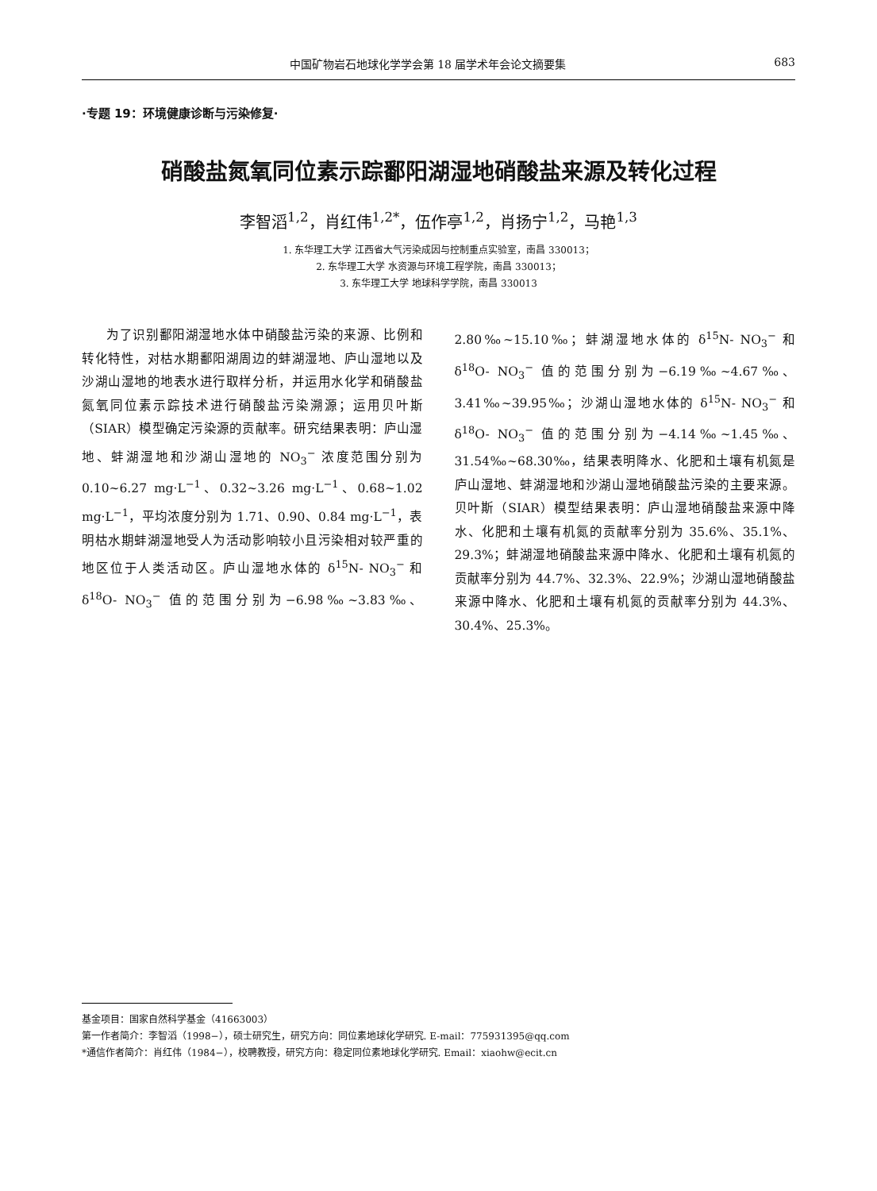中国矿物岩石地球化学学会第 18 届学术年会论文摘要集 683
·专题 19：环境健康诊断与污染修复·
硝酸盐氮氧同位素示踪鄱阳湖湿地硝酸盐来源及转化过程
李智滔<sup>1,2</sup>，肖红伟<sup>1,2*</sup>，伍作亭<sup>1,2</sup>，肖扬宁<sup>1,2</sup>，马艳<sup>1,3</sup>
1. 东华理工大学 江西省大气污染成因与控制重点实验室，南昌 330013；
2. 东华理工大学 水资源与环境工程学院，南昌 330013；
3. 东华理工大学 地球科学学院，南昌 330013
为了识别鄱阳湖湿地水体中硝酸盐污染的来源、比例和转化特性，对枯水期鄱阳湖周边的蚌湖湿地、庐山湿地以及沙湖山湿地的地表水进行取样分析，并运用水化学和硝酸盐氮氧同位素示踪技术进行硝酸盐污染溯源；运用贝叶斯（SIAR）模型确定污染源的贡献率。研究结果表明：庐山湿地、蚌湖湿地和沙湖山湿地的 NO<sub>3</sub><sup>−</sup> 浓度范围分别为 0.10~6.27 mg·L<sup>−1</sup>、0.32~3.26 mg·L<sup>−1</sup>、0.68~1.02 mg·L<sup>−1</sup>，平均浓度分别为 1.71、0.90、0.84 mg·L<sup>−1</sup>，表明枯水期蚌湖湿地受人为活动影响较小且污染相对较严重的地区位于人类活动区。庐山湿地水体的 δ<sup>15</sup>N- NO<sub>3</sub><sup>−</sup> 和 δ<sup>18</sup>O- NO<sub>3</sub><sup>−</sup> 值的范围分别为−6.98‰~3.83‰、2.80‰~15.10‰；蚌湖湿地水体的 δ<sup>15</sup>N- NO<sub>3</sub><sup>−</sup> 和 δ<sup>18</sup>O- NO<sub>3</sub><sup>−</sup> 值的范围分别为−6.19‰~4.67‰、3.41‰~39.95‰；沙湖山湿地水体的 δ<sup>15</sup>N- NO<sub>3</sub><sup>−</sup> 和 δ<sup>18</sup>O- NO<sub>3</sub><sup>−</sup> 值的范围分别为−4.14‰~1.45‰、31.54‰~68.30‰，结果表明降水、化肥和土壤有机氮是庐山湿地、蚌湖湿地和沙湖山湿地硝酸盐污染的主要来源。贝叶斯（SIAR）模型结果表明：庐山湿地硝酸盐来源中降水、化肥和土壤有机氮的贡献率分别为 35.6%、35.1%、29.3%；蚌湖湿地硝酸盐来源中降水、化肥和土壤有机氮的贡献率分别为 44.7%、32.3%、22.9%；沙湖山湿地硝酸盐来源中降水、化肥和土壤有机氮的贡献率分别为 44.3%、30.4%、25.3%。
基金项目：国家自然科学基金（41663003）
第一作者简介：李智滔（1998−），硕士研究生，研究方向：同位素地球化学研究. E-mail：775931395@qq.com
*通信作者简介：肖红伟（1984−），校聘教授，研究方向：稳定同位素地球化学研究. Email：xiaohw@ecit.cn